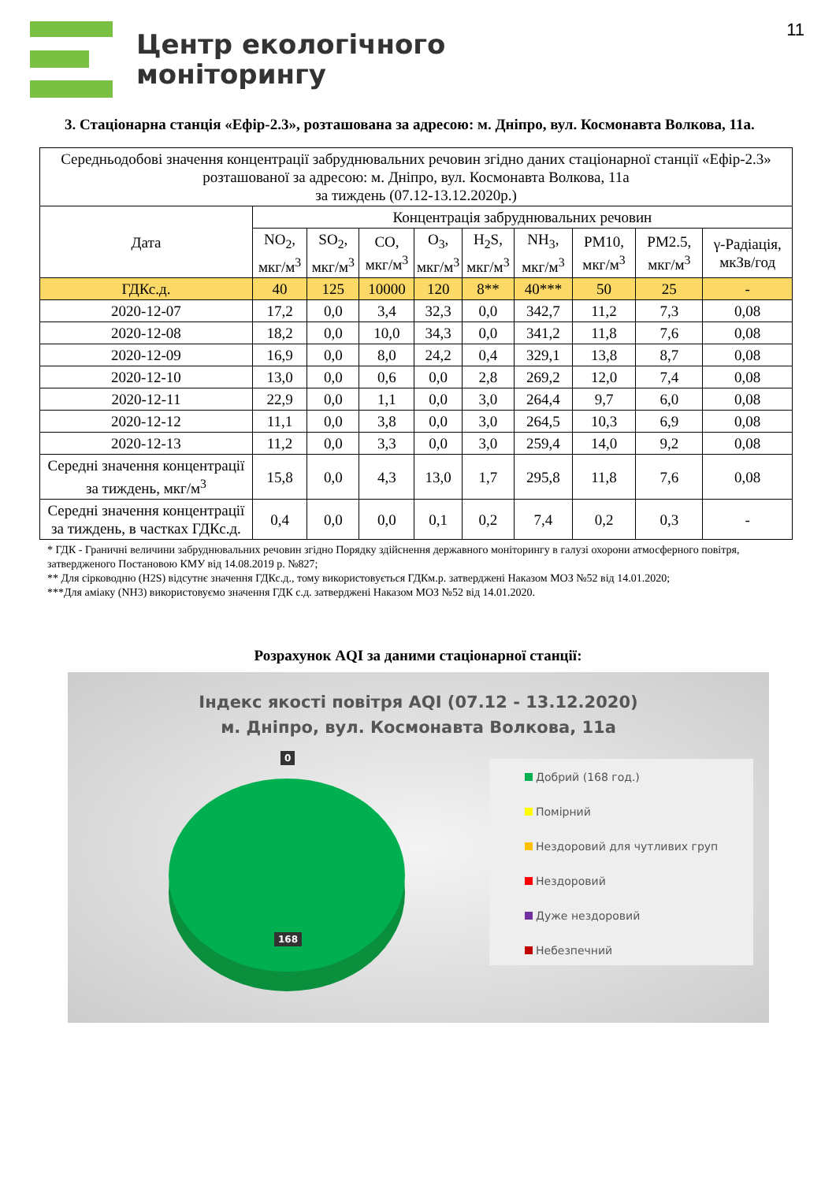Центр екологічного
моніторингу
11
3. Стаціонарна станція «Ефір-2.3», розташована за адресою: м. Дніпро, вул. Космонавта Волкова, 11а.
| Середньодобові значення концентрації забруднювальних речовин згідно даних стаціонарної станції «Ефір-2.3» розташованої за адресою: м. Дніпро, вул. Космонавта Волкова, 11а за тиждень (07.12-13.12.2020р.) | | | | | | | | | |
| Дата | Концентрація забруднювальних речовин | | | | | | | | |
| | NO<sub>2</sub>, мкг/м<sup>3</sup> | SO<sub>2</sub>, мкг/м<sup>3</sup> | CO, мкг/м<sup>3</sup> | O<sub>3</sub>, мкг/м<sup>3</sup> | H<sub>2</sub>S, мкг/м<sup>3</sup> | NH<sub>3</sub>, мкг/м<sup>3</sup> | PM10, мкг/м<sup>3</sup> | PM2.5, мкг/м<sup>3</sup> | γ-Радіація, мкЗв/год |
| ГДКс.д. | 40 | 125 | 10000 | 120 | 8** | 40*** | 50 | 25 | - |
| 2020-12-07 | 17,2 | 0,0 | 3,4 | 32,3 | 0,0 | 342,7 | 11,2 | 7,3 | 0,08 |
| 2020-12-08 | 18,2 | 0,0 | 10,0 | 34,3 | 0,0 | 341,2 | 11,8 | 7,6 | 0,08 |
| 2020-12-09 | 16,9 | 0,0 | 8,0 | 24,2 | 0,4 | 329,1 | 13,8 | 8,7 | 0,08 |
| 2020-12-10 | 13,0 | 0,0 | 0,6 | 0,0 | 2,8 | 269,2 | 12,0 | 7,4 | 0,08 |
| 2020-12-11 | 22,9 | 0,0 | 1,1 | 0,0 | 3,0 | 264,4 | 9,7 | 6,0 | 0,08 |
| 2020-12-12 | 11,1 | 0,0 | 3,8 | 0,0 | 3,0 | 264,5 | 10,3 | 6,9 | 0,08 |
| 2020-12-13 | 11,2 | 0,0 | 3,3 | 0,0 | 3,0 | 259,4 | 14,0 | 9,2 | 0,08 |
| Середні значення концентрації за тиждень, мкг/м<sup>3</sup> | 15,8 | 0,0 | 4,3 | 13,0 | 1,7 | 295,8 | 11,8 | 7,6 | 0,08 |
| Середні значення концентрації за тиждень, в частках ГДКс.д. | 0,4 | 0,0 | 0,0 | 0,1 | 0,2 | 7,4 | 0,2 | 0,3 | - |
* ГДК - Граничні величини забруднювальних речовин згідно Порядку здійснення державного моніторингу в галузі охорони атмосферного повітря, затвердженого Постановою КМУ від 14.08.2019 р. №827;
** Для сірководню (H2S) відсутнє значення ГДКс.д., тому використовується ГДКм.р. затверджені Наказом МОЗ №52 від 14.01.2020;
***Для аміаку (NH3) використовуємо значення ГДК с.д. затверджені Наказом МОЗ №52 від 14.01.2020.
Розрахунок AQI за даними стаціонарної станції:
Індекс якості повітря AQI (07.12 - 13.12.2020)
м. Дніпро, вул. Космонавта Волкова, 11а
0
168
Добрий (168 год.)
Помірний
Нездоровий для чутливих груп
Нездоровий
Дуже нездоровий
Небезпечний